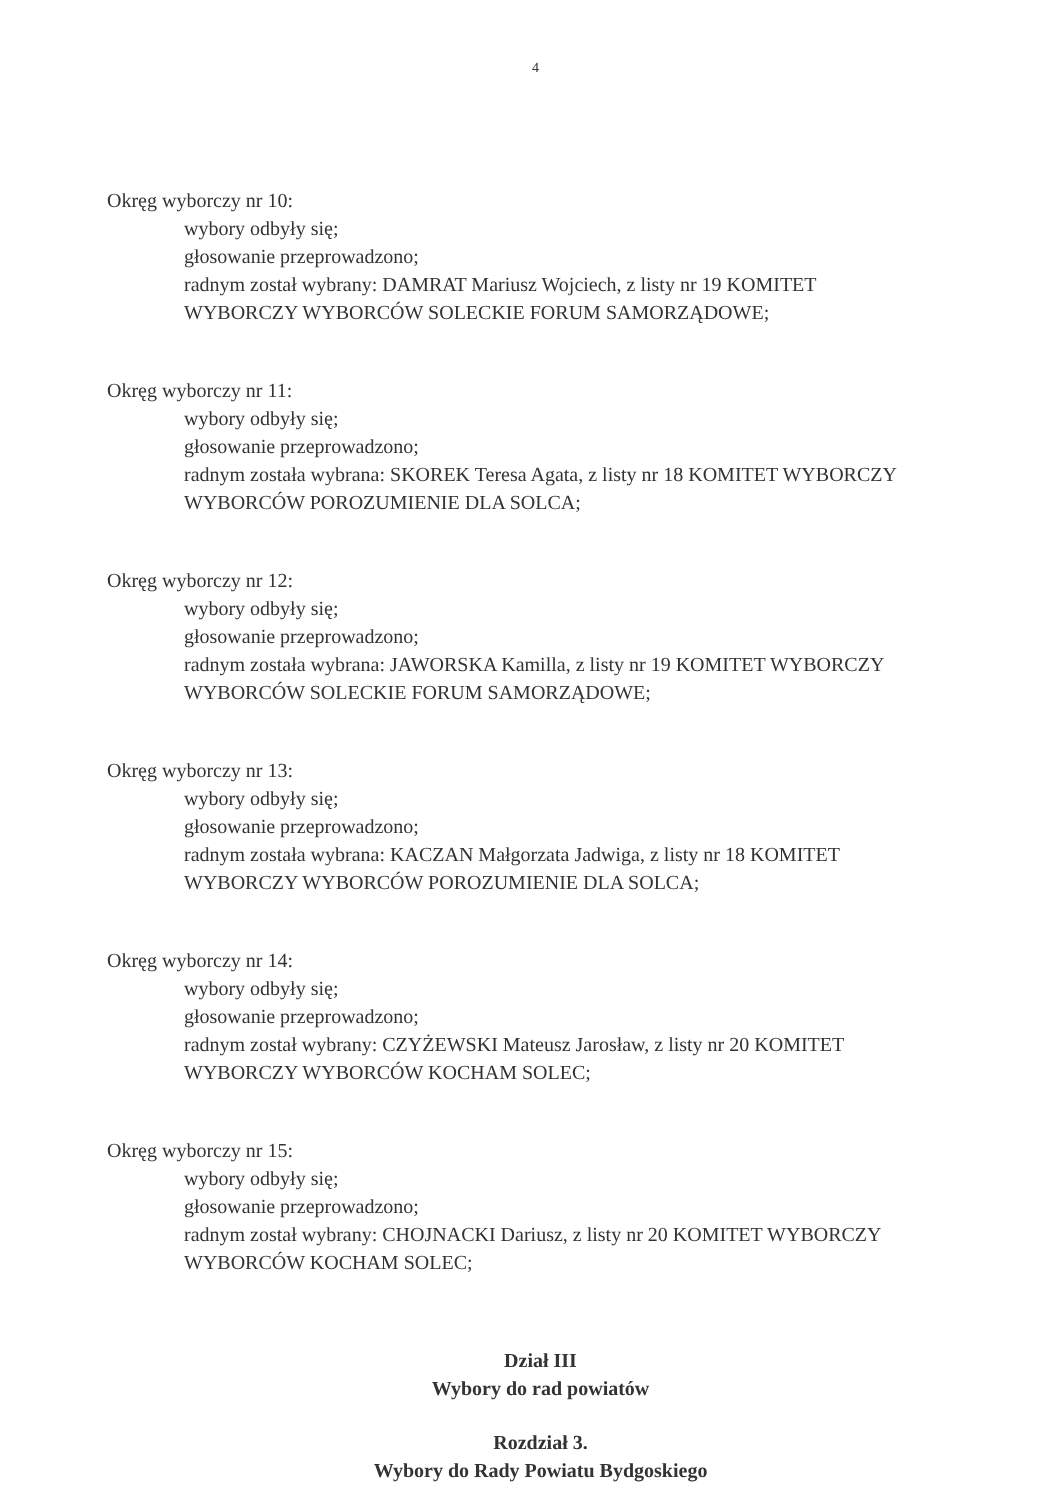4
Okręg wyborczy nr 10:
wybory odbyły się;
głosowanie przeprowadzono;
radnym został wybrany: DAMRAT Mariusz Wojciech, z listy nr 19 KOMITET WYBORCZY WYBORCÓW SOLECKIE FORUM SAMORZĄDOWE;
Okręg wyborczy nr 11:
wybory odbyły się;
głosowanie przeprowadzono;
radnym została wybrana: SKOREK Teresa Agata, z listy nr 18 KOMITET WYBORCZY WYBORCÓW POROZUMIENIE DLA SOLCA;
Okręg wyborczy nr 12:
wybory odbyły się;
głosowanie przeprowadzono;
radnym została wybrana: JAWORSKA Kamilla, z listy nr 19 KOMITET WYBORCZY WYBORCÓW SOLECKIE FORUM SAMORZĄDOWE;
Okręg wyborczy nr 13:
wybory odbyły się;
głosowanie przeprowadzono;
radnym została wybrana: KACZAN Małgorzata Jadwiga, z listy nr 18 KOMITET WYBORCZY WYBORCÓW POROZUMIENIE DLA SOLCA;
Okręg wyborczy nr 14:
wybory odbyły się;
głosowanie przeprowadzono;
radnym został wybrany: CZYŻEWSKI Mateusz Jarosław, z listy nr 20 KOMITET WYBORCZY WYBORCÓW KOCHAM SOLEC;
Okręg wyborczy nr 15:
wybory odbyły się;
głosowanie przeprowadzono;
radnym został wybrany: CHOJNACKI Dariusz, z listy nr 20 KOMITET WYBORCZY WYBORCÓW KOCHAM SOLEC;
Dział III
Wybory do rad powiatów
Rozdział 3.
Wybory do Rady Powiatu Bydgoskiego